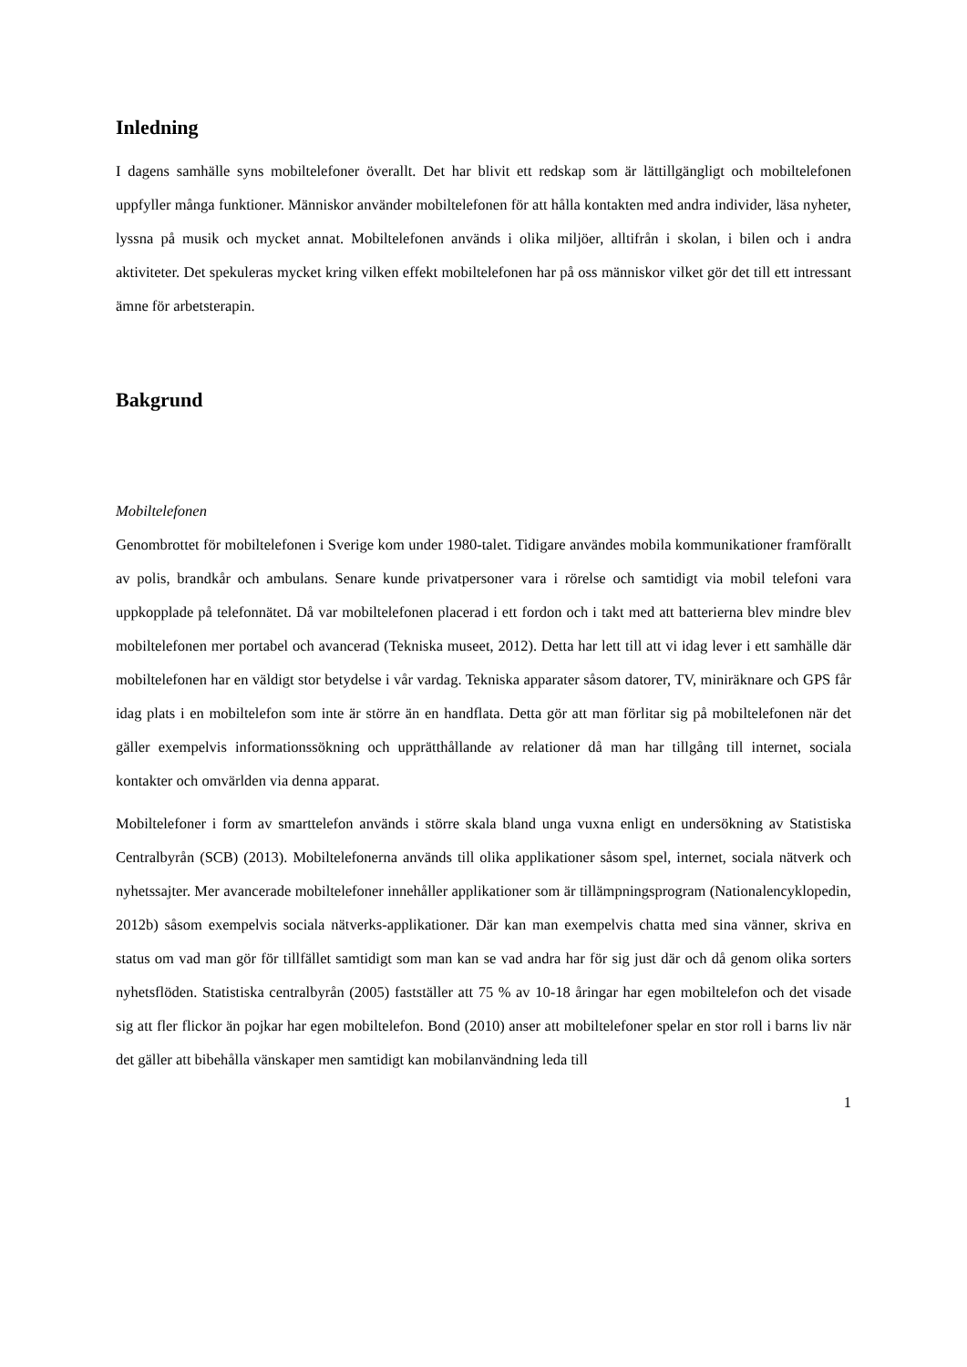Inledning
I dagens samhälle syns mobiltelefoner överallt. Det har blivit ett redskap som är lättillgängligt och mobiltelefonen uppfyller många funktioner. Människor använder mobiltelefonen för att hålla kontakten med andra individer, läsa nyheter, lyssna på musik och mycket annat. Mobiltelefonen används i olika miljöer, alltifrån i skolan, i bilen och i andra aktiviteter. Det spekuleras mycket kring vilken effekt mobiltelefonen har på oss människor vilket gör det till ett intressant ämne för arbetsterapin.
Bakgrund
Mobiltelefonen
Genombrottet för mobiltelefonen i Sverige kom under 1980-talet. Tidigare användes mobila kommunikationer framförallt av polis, brandkår och ambulans. Senare kunde privatpersoner vara i rörelse och samtidigt via mobil telefoni vara uppkopplade på telefonnätet. Då var mobiltelefonen placerad i ett fordon och i takt med att batterierna blev mindre blev mobiltelefonen mer portabel och avancerad (Tekniska museet, 2012). Detta har lett till att vi idag lever i ett samhälle där mobiltelefonen har en väldigt stor betydelse i vår vardag. Tekniska apparater såsom datorer, TV, miniräknare och GPS får idag plats i en mobiltelefon som inte är större än en handflata. Detta gör att man förlitar sig på mobiltelefonen när det gäller exempelvis informationssökning och upprätthållande av relationer då man har tillgång till internet, sociala kontakter och omvärlden via denna apparat.
Mobiltelefoner i form av smarttelefon används i större skala bland unga vuxna enligt en undersökning av Statistiska Centralbyrån (SCB) (2013). Mobiltelefonerna används till olika applikationer såsom spel, internet, sociala nätverk och nyhetssajter. Mer avancerade mobiltelefoner innehåller applikationer som är tillämpningsprogram (Nationalencyklopedin, 2012b) såsom exempelvis sociala nätverks-applikationer. Där kan man exempelvis chatta med sina vänner, skriva en status om vad man gör för tillfället samtidigt som man kan se vad andra har för sig just där och då genom olika sorters nyhetsflöden. Statistiska centralbyrån (2005) fastställer att 75 % av 10-18 åringar har egen mobiltelefon och det visade sig att fler flickor än pojkar har egen mobiltelefon. Bond (2010) anser att mobiltelefoner spelar en stor roll i barns liv när det gäller att bibehålla vänskaper men samtidigt kan mobilanvändning leda till
1